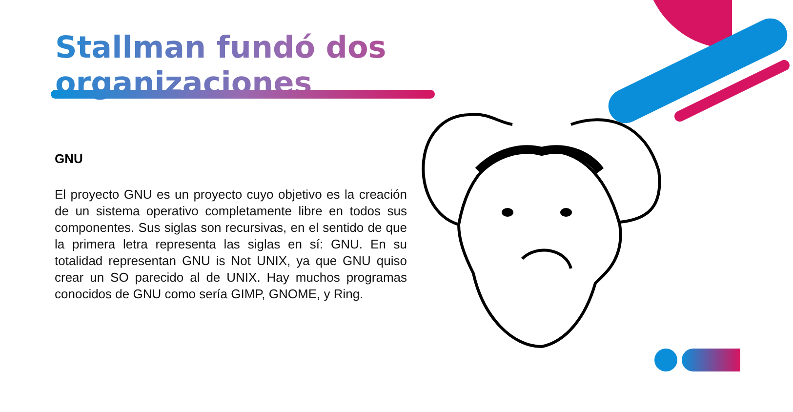Stallman fundó dos organizaciones
GNU
El proyecto GNU es un proyecto cuyo objetivo es la creación de un sistema operativo completamente libre en todos sus componentes. Sus siglas son recursivas, en el sentido de que la primera letra representa las siglas en sí: GNU. En su totalidad representan GNU is Not UNIX, ya que GNU quiso crear un SO parecido al de UNIX. Hay muchos programas conocidos de GNU como sería GIMP, GNOME, y Ring.